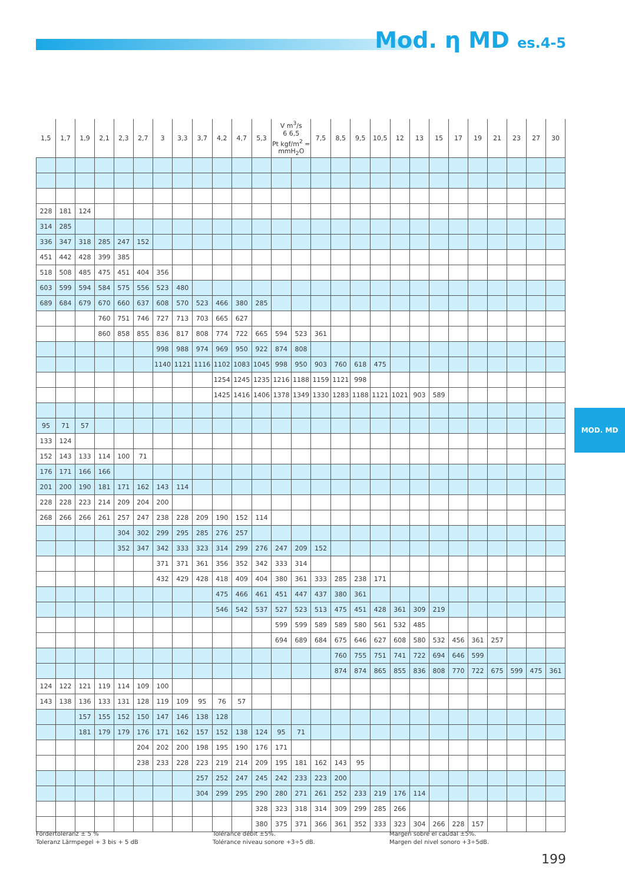Mod. η MD es.4-5
| 1,5 | 1,7 | 1,9 | 2,1 | 2,3 | 2,7 | 3 | 3,3 | 3,7 | 4,2 | 4,7 | 5,3 | V m<sup>3</sup>/s 6 6,5 Pt kgf/m<sup>2</sup> = mmH<sub>2</sub>O | | 7,5 | 8,5 | 9,5 | 10,5 | 12 | 13 | 15 | 17 | 19 | 21 | 23 | 27 | 30 |
| --- | --- | --- | --- | --- | --- | --- | --- | --- | --- | --- | --- | --- | --- | --- | --- | --- | --- | --- | --- | --- | --- | --- | --- | --- | --- | --- |
| 228 | 181 | 124 | | | | | | | | | | | | | | | | | | | | | | | | |
| 314 | 285 | | | | | | | | | | | | | | | | | | | | | | | | | |
| 336 | 347 | 318 | 285 | 247 | 152 | | | | | | | | | | | | | | | | | | | | | |
| 451 | 442 | 428 | 399 | 385 | | | | | | | | | | | | | | | | | | | | | | |
| 518 | 508 | 485 | 475 | 451 | 404 | 356 | | | | | | | | | | | | | | | | | | | | |
| 603 | 599 | 594 | 584 | 575 | 556 | 523 | 480 | | | | | | | | | | | | | | | | | | | |
| 689 | 684 | 679 | 670 | 660 | 637 | 608 | 570 | 523 | 466 | 380 | 285 | | | | | | | | | | | | | | | |
| | | | 760 | 751 | 746 | 727 | 713 | 703 | 665 | 627 | | | | | | | | | | | | | | | | |
| | | | 860 | 858 | 855 | 836 | 817 | 808 | 774 | 722 | 665 | 594 | 523 | 361 | | | | | | | | | | | | |
| | | | | | | 998 | 988 | 974 | 969 | 950 | 922 | 874 | 808 | | | | | | | | | | | | | |
| | | | | | | 1140 | 1121 | 1116 | 1102 | 1083 | 1045 | 998 | 950 | 903 | 760 | 618 | 475 | | | | | | | | | |
| | | | | | | | | | 1254 | 1245 | 1235 | 1216 | 1188 | 1159 | 1121 | 998 | | | | | | | | | | |
| | | | | | | | | | 1425 | 1416 | 1406 | 1378 | 1349 | 1330 | 1283 | 1188 | 1121 | 1021 | 903 | 589 | | | | | | |
| 95 | 71 | 57 | | | | | | | | | | | | | | | | | | | | | | | | |
| 133 | 124 | | | | | | | | | | | | | | | | | | | | | | | | | |
| 152 | 143 | 133 | 114 | 100 | 71 | | | | | | | | | | | | | | | | | | | | | |
| 176 | 171 | 166 | 166 | | | | | | | | | | | | | | | | | | | | | | | |
| 201 | 200 | 190 | 181 | 171 | 162 | 143 | 114 | | | | | | | | | | | | | | | | | | | |
| 228 | 228 | 223 | 214 | 209 | 204 | 200 | | | | | | | | | | | | | | | | | | | | |
| 268 | 266 | 266 | 261 | 257 | 247 | 238 | 228 | 209 | 190 | 152 | 114 | | | | | | | | | | | | | | | |
| | | | | 304 | 302 | 299 | 295 | 285 | 276 | 257 | | | | | | | | | | | | | | | | |
| | | | | 352 | 347 | 342 | 333 | 323 | 314 | 299 | 276 | 247 | 209 | 152 | | | | | | | | | | | | |
| | | | | | | 371 | 371 | 361 | 356 | 352 | 342 | 333 | 314 | | | | | | | | | | | | | |
| | | | | | | 432 | 429 | 428 | 418 | 409 | 404 | 380 | 361 | 333 | 285 | 238 | 171 | | | | | | | | | |
| | | | | | | | | | 475 | 466 | 461 | 451 | 447 | 437 | 380 | 361 | | | | | | | | | | |
| | | | | | | | | | 546 | 542 | 537 | 527 | 523 | 513 | 475 | 451 | 428 | 361 | 309 | 219 | | | | | | |
| | | | | | | | | | | | | 599 | 599 | 589 | 589 | 580 | 561 | 532 | 485 | | | | | | | |
| | | | | | | | | | | | | 694 | 689 | 684 | 675 | 646 | 627 | 608 | 580 | 532 | 456 | 361 | 257 | | | |
| | | | | | | | | | | | | | | | 760 | 755 | 751 | 741 | 722 | 694 | 646 | 599 | | | | |
| | | | | | | | | | | | | | | | 874 | 874 | 865 | 855 | 836 | 808 | 770 | 722 | 675 | 599 | 475 | 361 |
| 124 | 122 | 121 | 119 | 114 | 109 | 100 | | | | | | | | | | | | | | | | | | | | |
| 143 | 138 | 136 | 133 | 131 | 128 | 119 | 109 | 95 | 76 | 57 | | | | | | | | | | | | | | | | |
| | | 157 | 155 | 152 | 150 | 147 | 146 | 138 | 128 | | | | | | | | | | | | | | | | | |
| | | 181 | 179 | 179 | 176 | 171 | 162 | 157 | 152 | 138 | 124 | 95 | 71 | | | | | | | | | | | | | |
| | | | | | 204 | 202 | 200 | 198 | 195 | 190 | 176 | 171 | | | | | | | | | | | | | | |
| | | | | | 238 | 233 | 228 | 223 | 219 | 214 | 209 | 195 | 181 | 162 | 143 | 95 | | | | | | | | | | |
| | | | | | | | | 257 | 252 | 247 | 245 | 242 | 233 | 223 | 200 | | | | | | | | | | | |
| | | | | | | | | 304 | 299 | 295 | 290 | 280 | 271 | 261 | 252 | 233 | 219 | 176 | 114 | | | | | | | |
| | | | | | | | | | | | 328 | 323 | 318 | 314 | 309 | 299 | 285 | 266 | | | | | | | | |
| | | | | | | | | | | | 380 | 375 | 371 | 366 | 361 | 352 | 333 | 323 | 304 | 266 | 228 | 157 | | | | |
MOD. MD
Fördertoleranz ± 5 %
Toleranz Lärmpegel + 3 bis + 5 dB
Tolérance débit ±5%.
Tolérance niveau sonore +3÷5 dB.
Margen sobre el caudal ±5%.
Margen del nivel sonoro +3÷5dB.
199